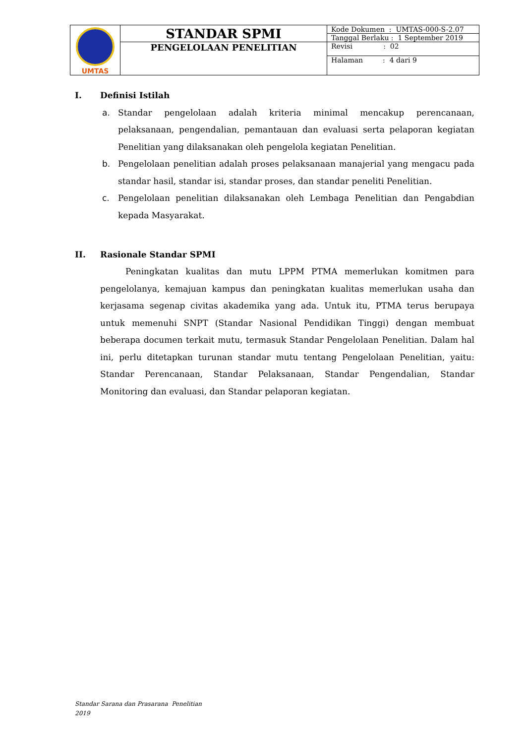| UMTAS | STANDAR SPMI | Kode Dokumen : UMTAS-000-S-2.07 |
| | | Tanggal Berlaku : 1 September 2019 |
| | PENGELOLAAN PENELITIAN | Revisi : 02 |
| | | Halaman : 4 dari 9 |
I. Definisi Istilah
a. Standar pengelolaan adalah kriteria minimal mencakup perencanaan, pelaksanaan, pengendalian, pemantauan dan evaluasi serta pelaporan kegiatan Penelitian yang dilaksanakan oleh pengelola kegiatan Penelitian.
b. Pengelolaan penelitian adalah proses pelaksanaan manajerial yang mengacu pada standar hasil, standar isi, standar proses, dan standar peneliti Penelitian.
c. Pengelolaan penelitian dilaksanakan oleh Lembaga Penelitian dan Pengabdian kepada Masyarakat.
II. Rasionale Standar SPMI
Peningkatan kualitas dan mutu LPPM PTMA memerlukan komitmen para pengelolanya, kemajuan kampus dan peningkatan kualitas memerlukan usaha dan kerjasama segenap civitas akademika yang ada. Untuk itu, PTMA terus berupaya untuk memenuhi SNPT (Standar Nasional Pendidikan Tinggi) dengan membuat beberapa documen terkait mutu, termasuk Standar Pengelolaan Penelitian. Dalam hal ini, perlu ditetapkan turunan standar mutu tentang Pengelolaan Penelitian, yaitu: Standar Perencanaan, Standar Pelaksanaan, Standar Pengendalian, Standar Monitoring dan evaluasi, dan Standar pelaporan kegiatan.
Standar Sarana dan Prasarana Penelitian
2019